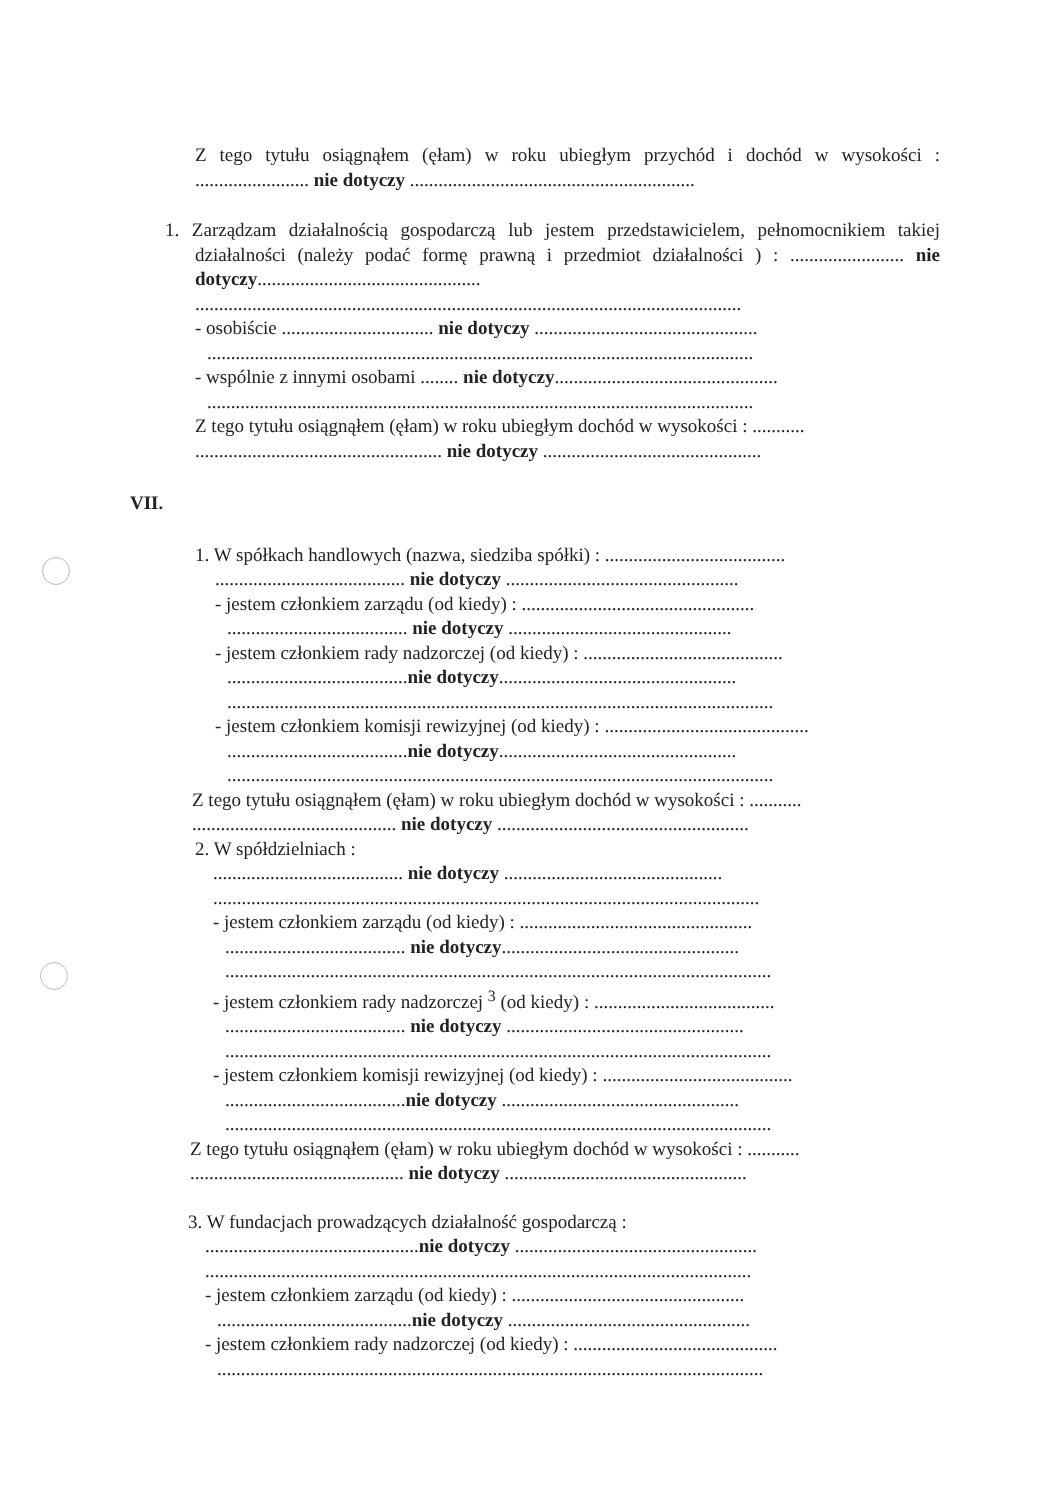Z tego tytułu osiągnąłem (ęłam) w roku ubiegłym przychód i dochód w wysokości : ........................ nie dotyczy ............................................................
1. Zarządzam działalnością gospodarczą lub jestem przedstawicielem, pełnomocnikiem takiej działalności (należy podać formę prawną i przedmiot działalności ) : ........................ nie dotyczy...............................................
...................................................................................................................
- osobiście ................................ nie dotyczy ...............................................
...................................................................................................................
- wspólnie z innymi osobami ........ nie dotyczy...............................................
...................................................................................................................
Z tego tytułu osiągnąłem (ęłam) w roku ubiegłym dochód w wysokości : ...........
.................................................... nie dotyczy ..............................................
VII.
1. W spółkach handlowych (nazwa, siedziba spółki) : ......................................
........................................ nie dotyczy .................................................
- jestem członkiem zarządu (od kiedy) : .................................................
...................................... nie dotyczy ...............................................
- jestem członkiem rady nadzorczej (od kiedy) : ..........................................
......................................nie dotyczy..................................................
...................................................................................................................
- jestem członkiem komisji rewizyjnej (od kiedy) : ...........................................
......................................nie dotyczy..................................................
...................................................................................................................
Z tego tytułu osiągnąłem (ęłam) w roku ubiegłym dochód w wysokości : ...........
........................................... nie dotyczy .....................................................
2. W spółdzielniach :
........................................ nie dotyczy ..............................................
...................................................................................................................
- jestem członkiem zarządu (od kiedy) : .................................................
...................................... nie dotyczy..................................................
...................................................................................................................
- jestem członkiem rady nadzorczej <sup>3</sup> (od kiedy) : ......................................
...................................... nie dotyczy ..................................................
...................................................................................................................
- jestem członkiem komisji rewizyjnej (od kiedy) : ........................................
......................................nie dotyczy ..................................................
...................................................................................................................
Z tego tytułu osiągnąłem (ęłam) w roku ubiegłym dochód w wysokości : ...........
............................................. nie dotyczy ...................................................
3. W fundacjach prowadzących działalność gospodarczą :
.............................................nie dotyczy ...................................................
...................................................................................................................
- jestem członkiem zarządu (od kiedy) : .................................................
.........................................nie dotyczy ...................................................
- jestem członkiem rady nadzorczej (od kiedy) : ...........................................
...................................................................................................................